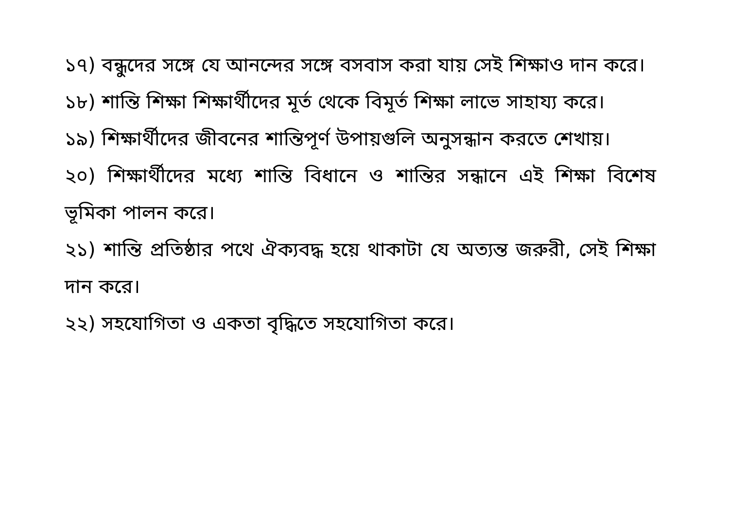১৭) বন্ধুদের সঙ্গে যে আনন্দের সঙ্গে বসবাস করা যায় সেই শিক্ষাও দান করে।
১৮) শান্তি শিক্ষা শিক্ষার্থীদের মূর্ত থেকে বিমূর্ত শিক্ষা লাভে সাহায্য করে।
১৯) শিক্ষার্থীদের জীবনের শান্তিপূর্ণ উপায়গুলি অনুসন্ধান করতে শেখায়।
২০) শিক্ষার্থীদের মধ্যে শান্তি বিধানে ও শান্তির সন্ধানে এই শিক্ষা বিশেষ ভূমিকা পালন করে।
২১) শান্তি প্রতিষ্ঠার পথে ঐক্যবদ্ধ হয়ে থাকাটা যে অত্যন্ত জরুরী, সেই শিক্ষা দান করে।
২২) সহযোগিতা ও একতা বৃদ্ধিতে সহযোগিতা করে।